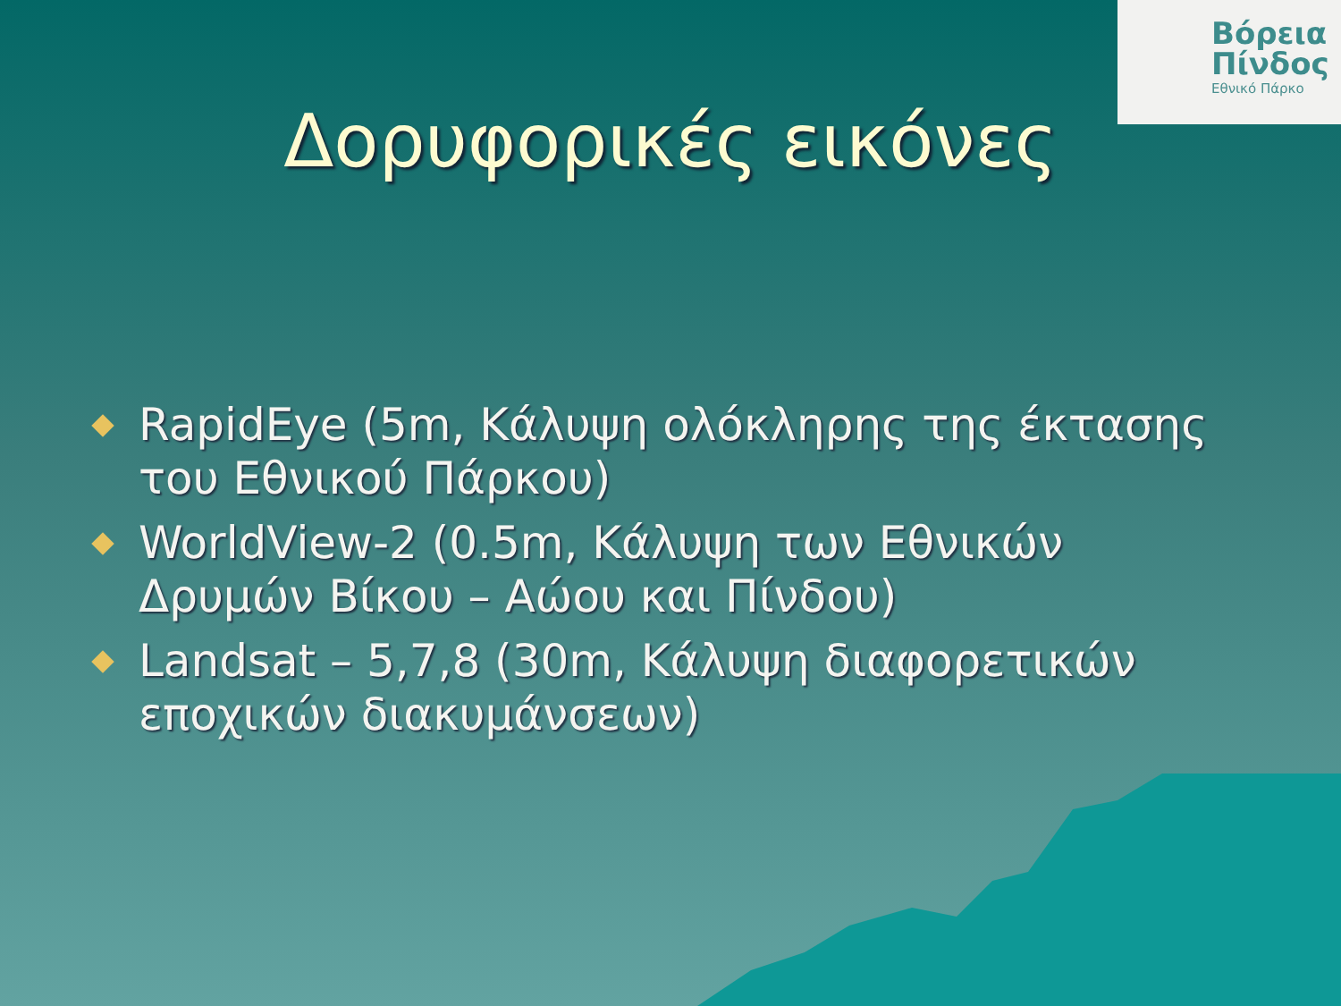Βόρεια
Πίνδος
Εθνικό Πάρκο
Δορυφορικές εικόνες
RapidEye (5m, Κάλυψη ολόκληρης της έκτασης του Εθνικού Πάρκου)
WorldView-2 (0.5m, Κάλυψη των Εθνικών Δρυμών Βίκου – Αώου και Πίνδου)
Landsat – 5,7,8 (30m, Κάλυψη διαφορετικών εποχικών διακυμάνσεων)